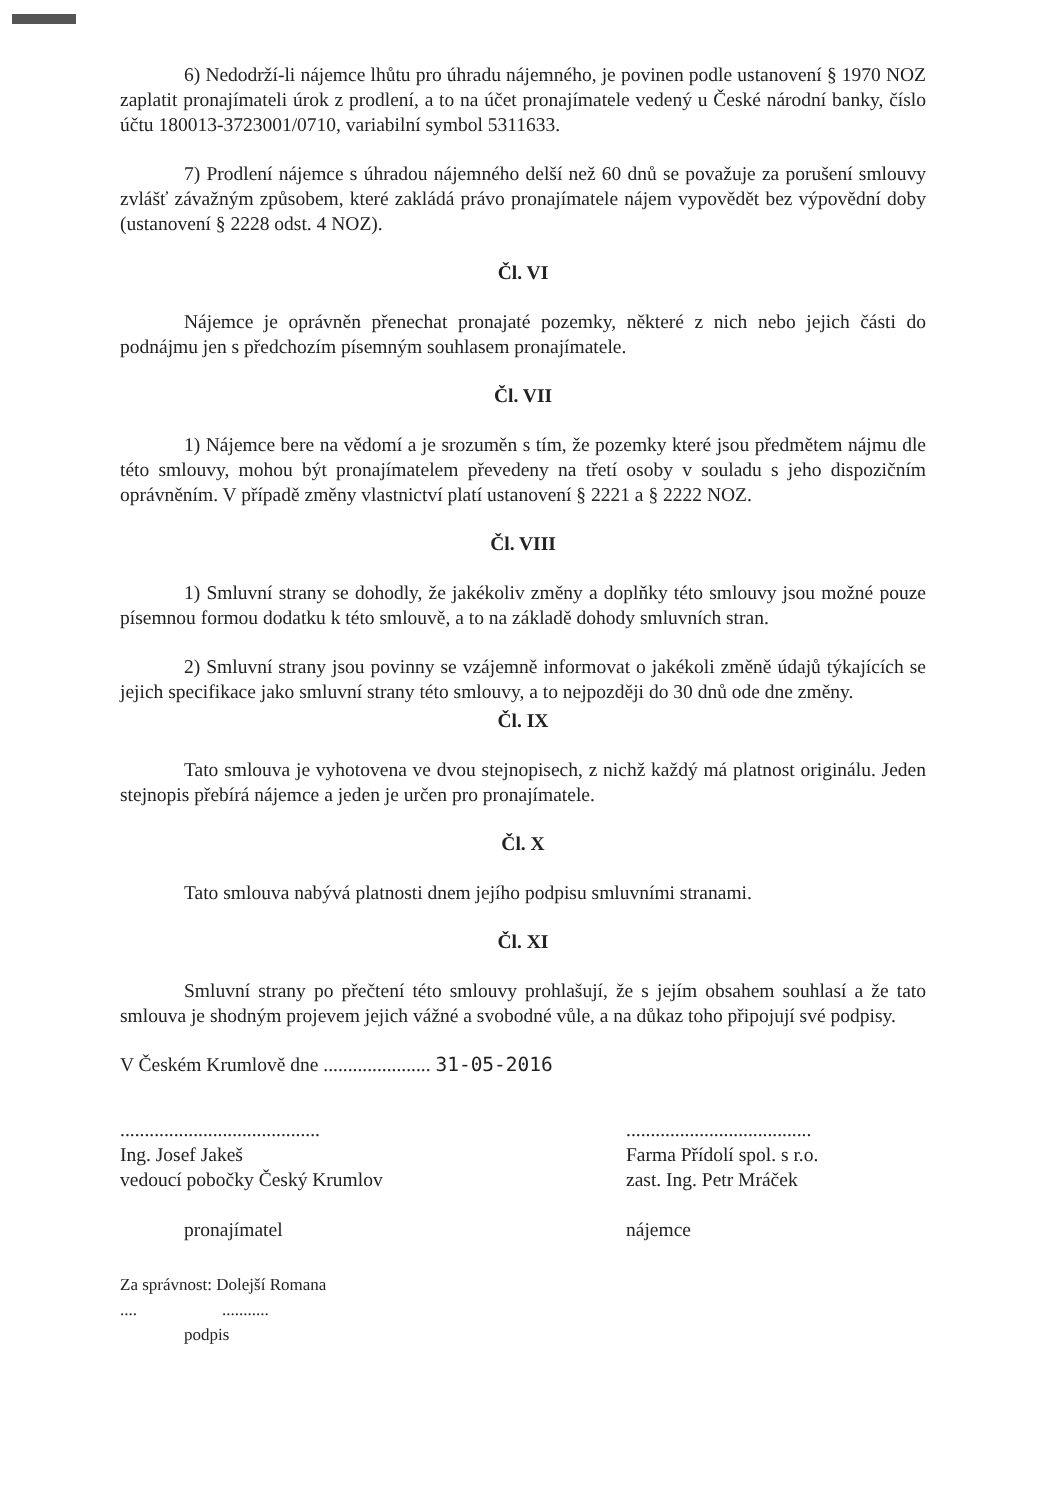6) Nedodrží-li nájemce lhůtu pro úhradu nájemného, je povinen podle ustanovení § 1970 NOZ zaplatit pronajímateli úrok z prodlení, a to na účet pronajímatele vedený u České národní banky, číslo účtu 180013-3723001/0710, variabilní symbol 5311633.
7) Prodlení nájemce s úhradou nájemného delší než 60 dnů se považuje za porušení smlouvy zvlášť závažným způsobem, které zakládá právo pronajímatele nájem vypovědět bez výpovědní doby (ustanovení § 2228 odst. 4 NOZ).
Čl. VI
Nájemce je oprávněn přenechat pronajaté pozemky, některé z nich nebo jejich části do podnájmu jen s předchozím písemným souhlasem pronajímatele.
Čl. VII
1) Nájemce bere na vědomí a je srozuměn s tím, že pozemky které jsou předmětem nájmu dle této smlouvy, mohou být pronajímatelem převedeny na třetí osoby v souladu s jeho dispozičním oprávněním. V případě změny vlastnictví platí ustanovení § 2221 a § 2222 NOZ.
Čl. VIII
1) Smluvní strany se dohodly, že jakékoliv změny a doplňky této smlouvy jsou možné pouze písemnou formou dodatku k této smlouvě, a to na základě dohody smluvních stran.
2) Smluvní strany jsou povinny se vzájemně informovat o jakékoli změně údajů týkajících se jejich specifikace jako smluvní strany této smlouvy, a to nejpozději do 30 dnů ode dne změny.
Čl. IX
Tato smlouva je vyhotovena ve dvou stejnopisech, z nichž každý má platnost originálu. Jeden stejnopis přebírá nájemce a jeden je určen pro pronajímatele.
Čl. X
Tato smlouva nabývá platnosti dnem jejího podpisu smluvními stranami.
Čl. XI
Smluvní strany po přečtení této smlouvy prohlašují, že s jejím obsahem souhlasí a že tato smlouva je shodným projevem jejich vážné a svobodné vůle, a na důkaz toho připojují své podpisy.
V Českém Krumlově dne ...................... 31-05-2016
.........................................
Ing. Josef Jakeš
vedoucí pobočky Český Krumlov
pronajímatel
......................................
Farma Přídolí spol. s r.o.
zast. Ing. Petr Mráček
nájemce
Za správnost: Dolejší Romana
.... ...........
podpis